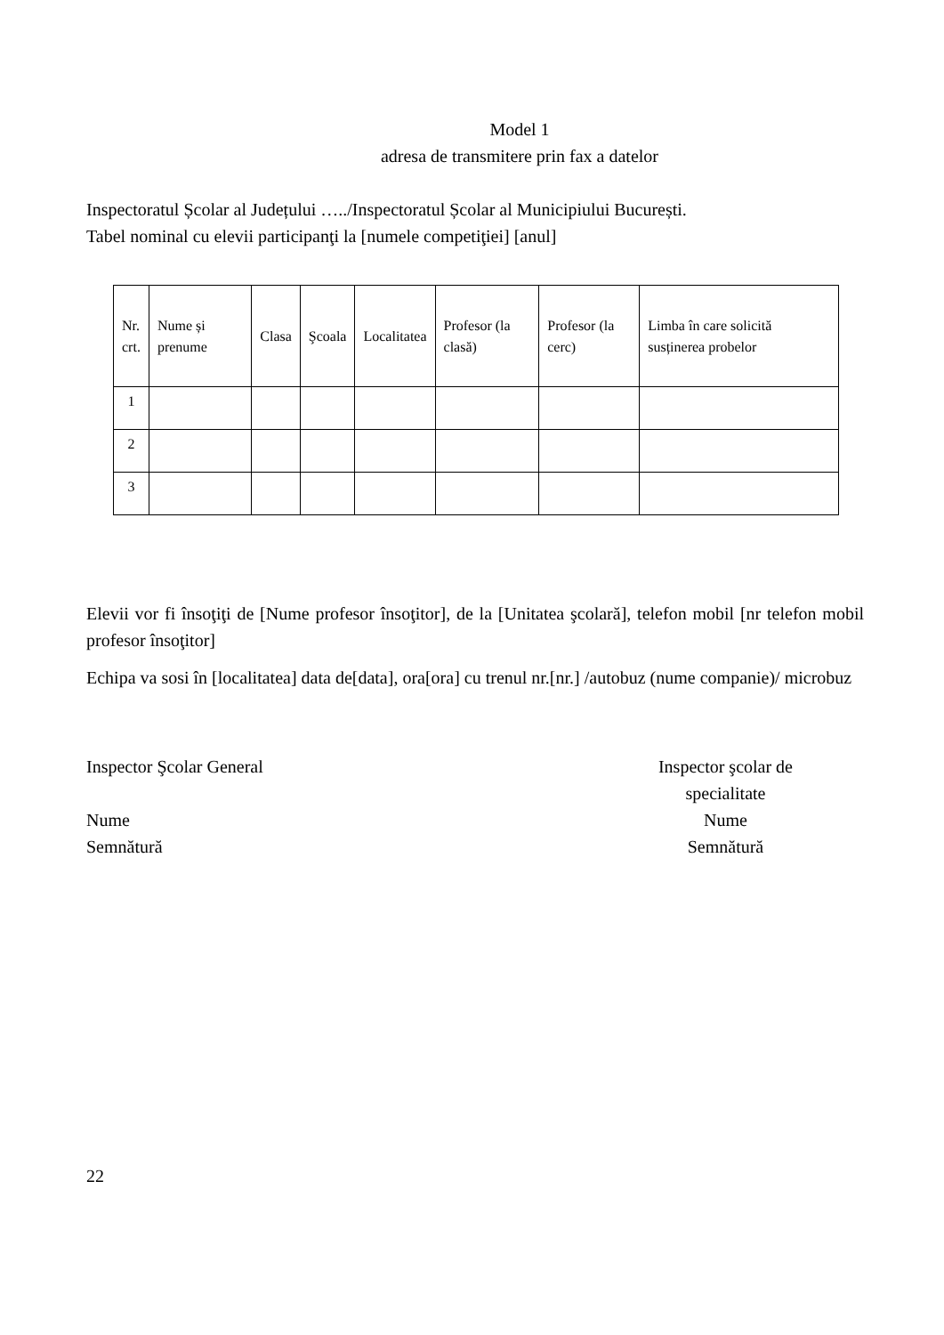Model 1
adresa de transmitere prin fax a datelor
Inspectoratul Școlar al Județului …../Inspectoratul Școlar al Municipiului București.
Tabel nominal cu elevii participanţi la [numele competiţiei] [anul]
| Nr. crt. | Nume și prenume | Clasa | Şcoala | Localitatea | Profesor (la clasă) | Profesor (la cerc) | Limba în care solicită susținerea probelor |
| 1 | | | | | | | |
| 2 | | | | | | | |
| 3 | | | | | | | |
Elevii vor fi însoţiţi de [Nume profesor însoţitor], de la [Unitatea şcolară], telefon mobil [nr telefon mobil profesor însoţitor]
Echipa va sosi în [localitatea] data de[data], ora[ora] cu trenul nr.[nr.] /autobuz (nume companie)/ microbuz
Inspector Şcolar General
Nume
Semnătură
Inspector şcolar de
specialitate
Nume
Semnătură
22